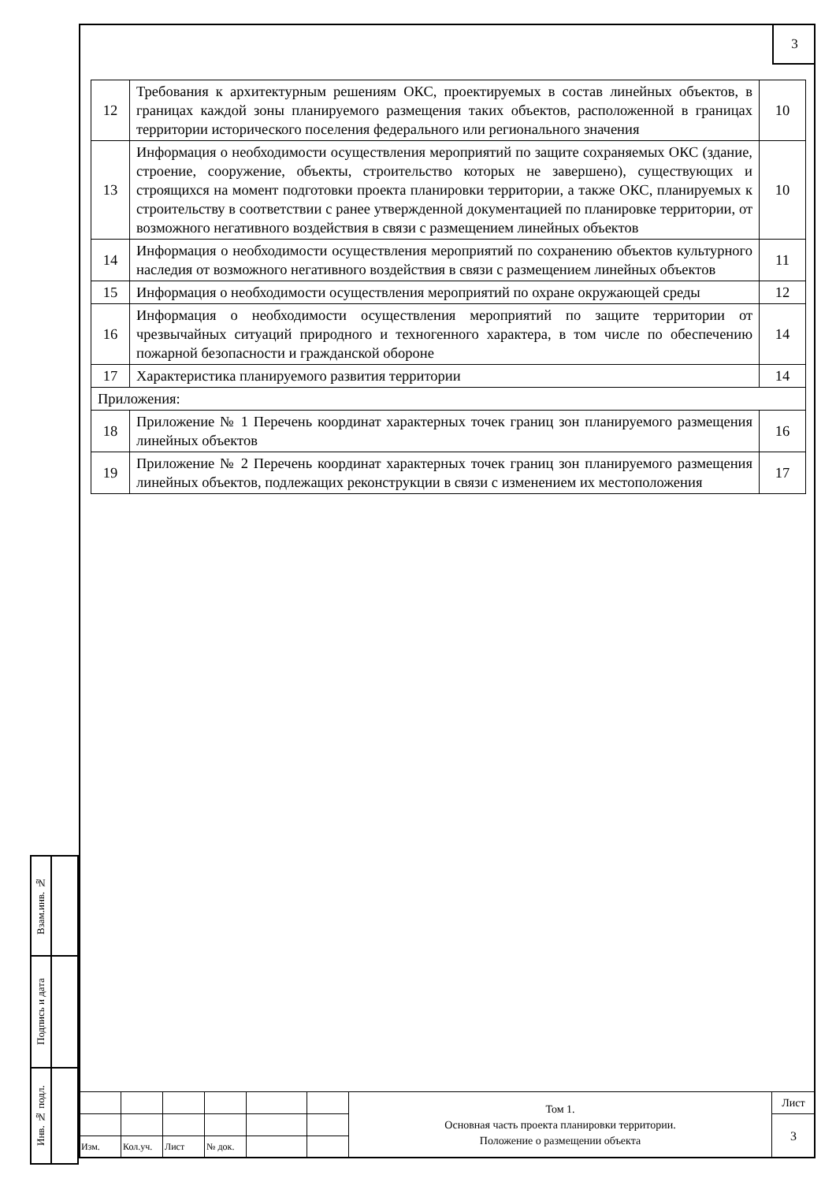3
| 12 | Требования к архитектурным решениям ОКС, проектируемых в состав линейных объектов, в границах каждой зоны планируемого размещения таких объектов, расположенной в границах территории исторического поселения федерального или регионального значения | 10 |
| 13 | Информация о необходимости осуществления мероприятий по защите сохраняемых ОКС (здание, строение, сооружение, объекты, строительство которых не завершено), существующих и строящихся на момент подготовки проекта планировки территории, а также ОКС, планируемых к строительству в соответствии с ранее утвержденной документацией по планировке территории, от возможного негативного воздействия в связи с размещением линейных объектов | 10 |
| 14 | Информация о необходимости осуществления мероприятий по сохранению объектов культурного наследия от возможного негативного воздействия в связи с размещением линейных объектов | 11 |
| 15 | Информация о необходимости осуществления мероприятий по охране окружающей среды | 12 |
| 16 | Информация о необходимости осуществления мероприятий по защите территории от чрезвычайных ситуаций природного и техногенного характера, в том числе по обеспечению пожарной безопасности и гражданской обороне | 14 |
| 17 | Характеристика планируемого развития территории | 14 |
| Приложения: | | |
| 18 | Приложение № 1 Перечень координат характерных точек границ зон планируемого размещения линейных объектов | 16 |
| 19 | Приложение № 2 Перечень координат характерных точек границ зон планируемого размещения линейных объектов, подлежащих реконструкции в связи с изменением их местоположения | 17 |
| Взам.инв. № | |
| Подпись и дата | |
| Инв. № подл. | |
| | | | | | | Том 1. Основная часть проекта планировки территории. Положение о размещении объекта | Лист |
| | | | | | | | 3 |
| Изм. | Кол.уч. | Лист | № док. | | | | |